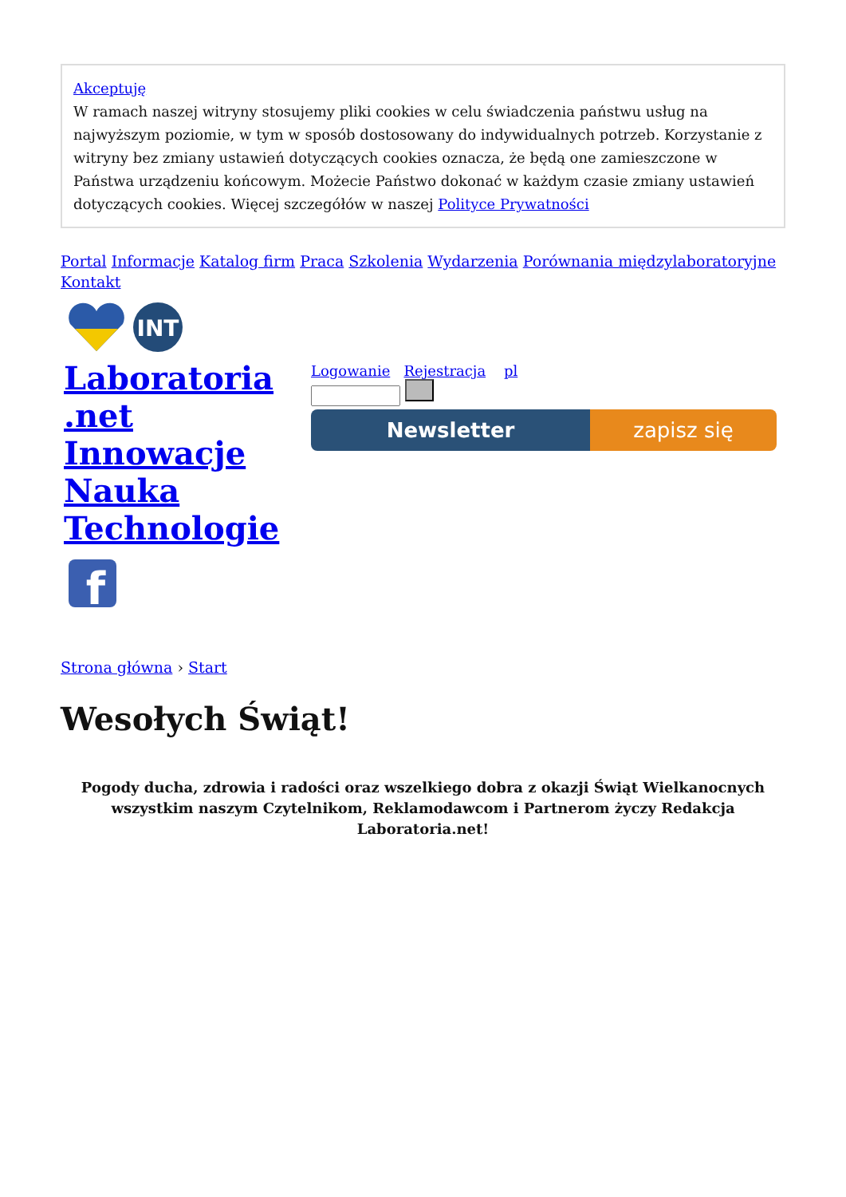Akceptuję
W ramach naszej witryny stosujemy pliki cookies w celu świadczenia państwu usług na najwyższym poziomie, w tym w sposób dostosowany do indywidualnych potrzeb. Korzystanie z witryny bez zmiany ustawień dotyczących cookies oznacza, że będą one zamieszczone w Państwa urządzeniu końcowym. Możecie Państwo dokonać w każdym czasie zmiany ustawień dotyczących cookies. Więcej szczegółów w naszej Polityce Prywatności
Portal Informacje Katalog firm Praca Szkolenia Wydarzenia Porównania międzylaboratoryjne Kontakt
INT
Laboratoria .net Innowacje Nauka Technologie
f
Logowanie Rejestracja pl
Newsletter zapisz się
Strona główna › Start
Wesołych Świąt!
Pogody ducha, zdrowia i radości oraz wszelkiego dobra z okazji Świąt Wielkanocnych wszystkim naszym Czytelnikom, Reklamodawcom i Partnerom życzy Redakcja Laboratoria.net!